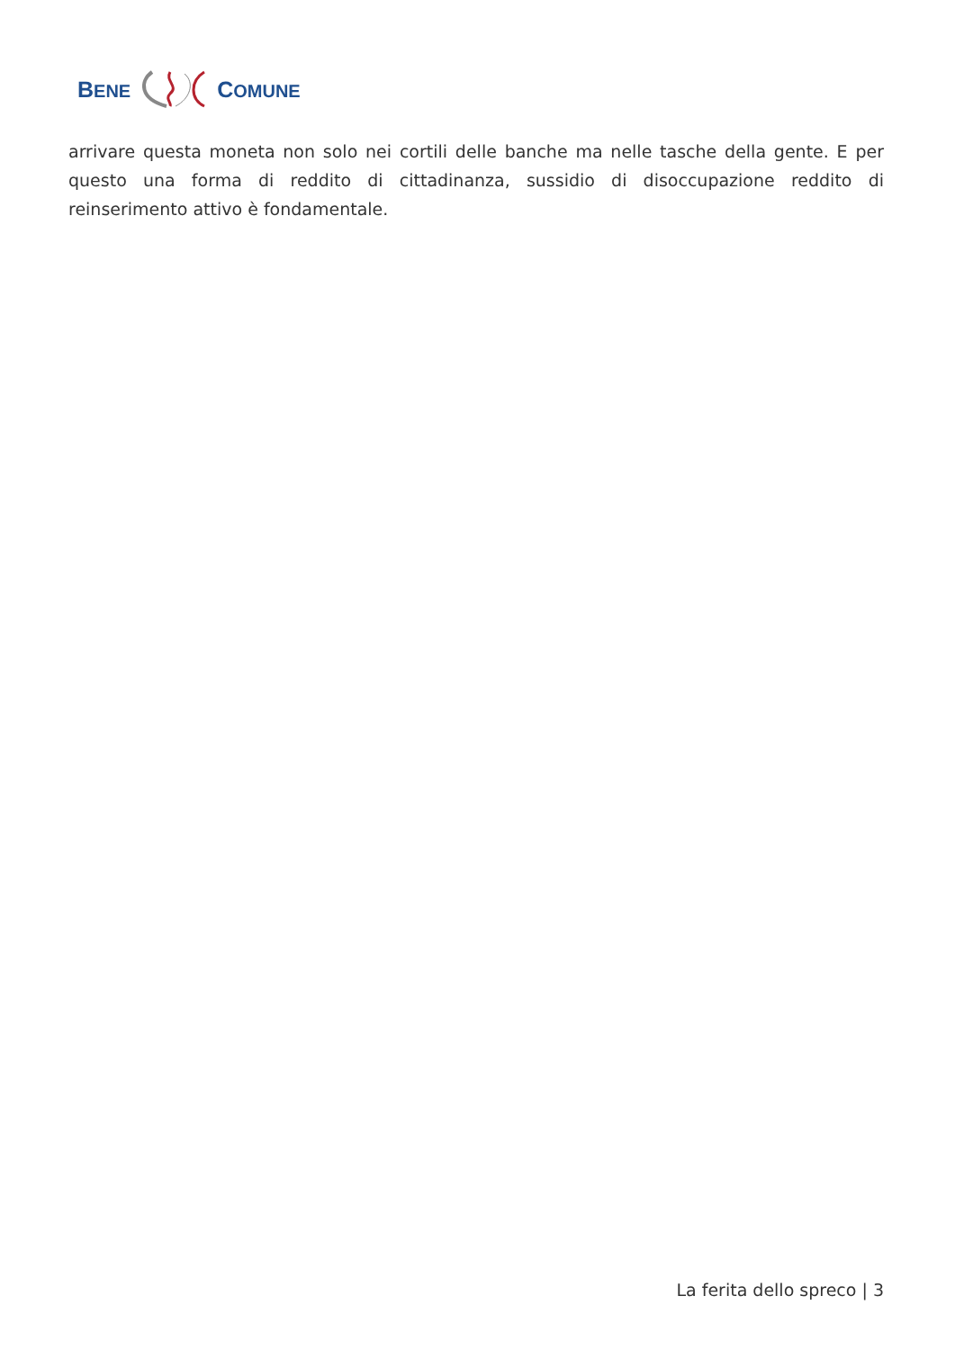BENE COMUNE
arrivare questa moneta non solo nei cortili delle banche ma nelle tasche della gente. E per questo una forma di reddito di cittadinanza, sussidio di disoccupazione reddito di reinserimento attivo è fondamentale.
La ferita dello spreco | 3